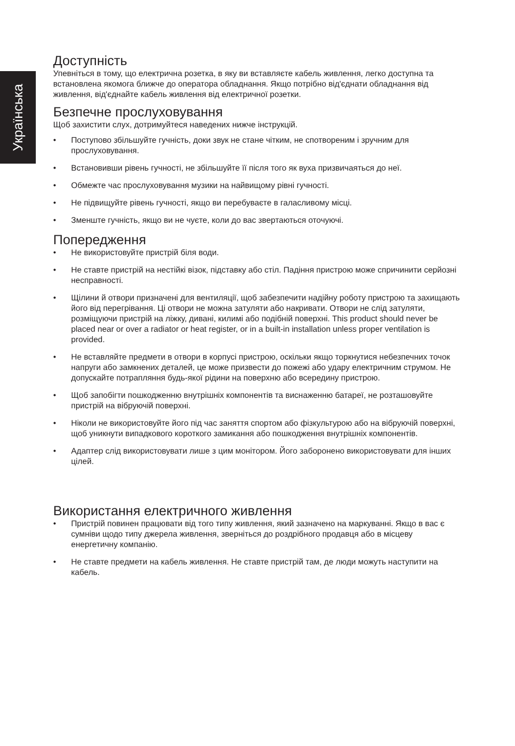Українська
Доступність
Упевніться в тому, що електрична розетка, в яку ви вставляєте кабель живлення, легко доступна та встановлена якомога ближче до оператора обладнання. Якщо потрібно від'єднати обладнання від живлення, від'єднайте кабель живлення від електричної розетки.
Безпечне прослуховування
Щоб захистити слух, дотримуйтеся наведених нижче інструкцій.
• Поступово збільшуйте гучність, доки звук не стане чітким, не спотвореним і зручним для прослуховування.
• Встановивши рівень гучності, не збільшуйте її після того як вуха призвичаяться до неї.
• Обмежте час прослуховування музики на найвищому рівні гучності.
• Не підвищуйте рівень гучності, якщо ви перебуваєте в галасливому місці.
• Зменште гучність, якщо ви не чуєте, коли до вас звертаються оточуючі.
Попередження
• Не використовуйте пристрій біля води.
• Не ставте пристрій на нестійкі візок, підставку або стіл. Падіння пристрою може спричинити серйозні несправності.
• Щілини й отвори призначені для вентиляції, щоб забезпечити надійну роботу пристрою та захищають його від перегрівання. Ці отвори не можна затуляти або накривати. Отвори не слід затуляти, розміщуючи пристрій на ліжку, дивані, килимі або подібній поверхні. This product should never be placed near or over a radiator or heat register, or in a built-in installation unless proper ventilation is provided.
• Не вставляйте предмети в отвори в корпусі пристрою, оскільки якщо торкнутися небезпечних точок напруги або замкнених деталей, це може призвести до пожежі або удару електричним струмом. Не допускайте потрапляння будь-якої рідини на поверхню або всередину пристрою.
• Щоб запобігти пошкодженню внутрішніх компонентів та виснаженню батареї, не розташовуйте пристрій на вібруючій поверхні.
• Ніколи не використовуйте його під час заняття спортом або фізкультурою або на вібруючій поверхні, щоб уникнути випадкового короткого замикання або пошкодження внутрішніх компонентів.
• Адаптер слід використовувати лише з цим монітором. Його заборонено використовувати для інших цілей.
Використання електричного живлення
• Пристрій повинен працювати від того типу живлення, який зазначено на маркуванні. Якщо в вас є сумніви щодо типу джерела живлення, зверніться до роздрібного продавця або в місцеву енергетичну компанію.
• Не ставте предмети на кабель живлення. Не ставте пристрій там, де люди можуть наступити на кабель.